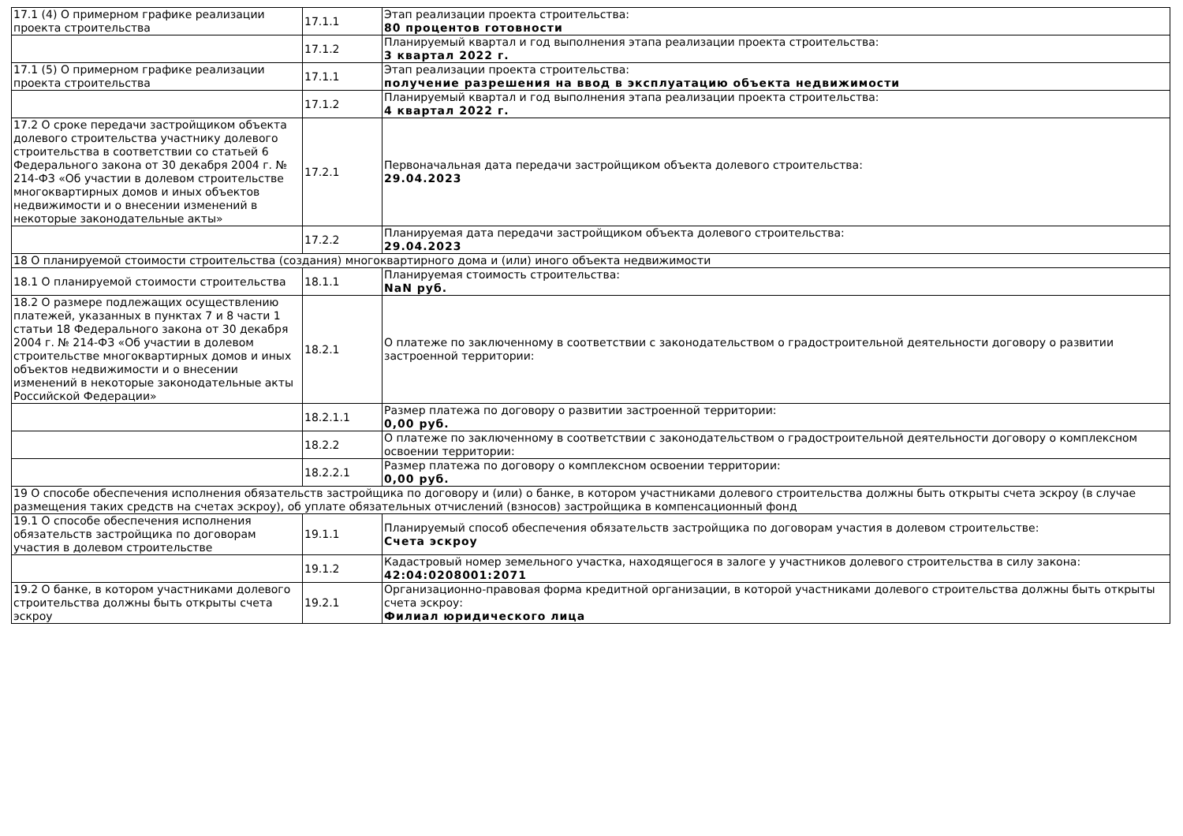| 17.1 (4) О примерном графике реализации проекта строительства | 17.1.1 | Этап реализации проекта строительства: 80 процентов готовности |
| | 17.1.2 | Планируемый квартал и год выполнения этапа реализации проекта строительства: 3 квартал 2022 г. |
| 17.1 (5) О примерном графике реализации проекта строительства | 17.1.1 | Этап реализации проекта строительства: получение разрешения на ввод в эксплуатацию объекта недвижимости |
| | 17.1.2 | Планируемый квартал и год выполнения этапа реализации проекта строительства: 4 квартал 2022 г. |
| 17.2 О сроке передачи застройщиком объекта долевого строительства участнику долевого строительства в соответствии со статьей 6 Федерального закона от 30 декабря 2004 г. № 214-ФЗ «Об участии в долевом строительстве многоквартирных домов и иных объектов недвижимости и о внесении изменений в некоторые законодательные акты» | 17.2.1 | Первоначальная дата передачи застройщиком объекта долевого строительства: 29.04.2023 |
| | 17.2.2 | Планируемая дата передачи застройщиком объекта долевого строительства: 29.04.2023 |
| 18 О планируемой стоимости строительства (создания) многоквартирного дома и (или) иного объекта недвижимости | | |
| 18.1 О планируемой стоимости строительства | 18.1.1 | Планируемая стоимость строительства: NaN руб. |
| 18.2 О размере подлежащих осуществлению платежей, указанных в пунктах 7 и 8 части 1 статьи 18 Федерального закона от 30 декабря 2004 г. № 214-ФЗ «Об участии в долевом строительстве многоквартирных домов и иных объектов недвижимости и о внесении изменений в некоторые законодательные акты Российской Федерации» | 18.2.1 | О платеже по заключенному в соответствии с законодательством о градостроительной деятельности договору о развитии застроенной территории: |
| | 18.2.1.1 | Размер платежа по договору о развитии застроенной территории: 0,00 руб. |
| | 18.2.2 | О платеже по заключенному в соответствии с законодательством о градостроительной деятельности договору о комплексном освоении территории: |
| | 18.2.2.1 | Размер платежа по договору о комплексном освоении территории: 0,00 руб. |
| 19 О способе обеспечения исполнения обязательств застройщика по договору и (или) о банке, в котором участниками долевого строительства должны быть открыты счета эскроу (в случае размещения таких средств на счетах эскроу), об уплате обязательных отчислений (взносов) застройщика в компенсационный фонд | | |
| 19.1 О способе обеспечения исполнения обязательств застройщика по договорам участия в долевом строительстве | 19.1.1 | Планируемый способ обеспечения обязательств застройщика по договорам участия в долевом строительстве: Счета эскроу |
| | 19.1.2 | Кадастровый номер земельного участка, находящегося в залоге у участников долевого строительства в силу закона: 42:04:0208001:2071 |
| 19.2 О банке, в котором участниками долевого строительства должны быть открыты счета эскроу | 19.2.1 | Организационно-правовая форма кредитной организации, в которой участниками долевого строительства должны быть открыты счета эскроу: Филиал юридического лица |